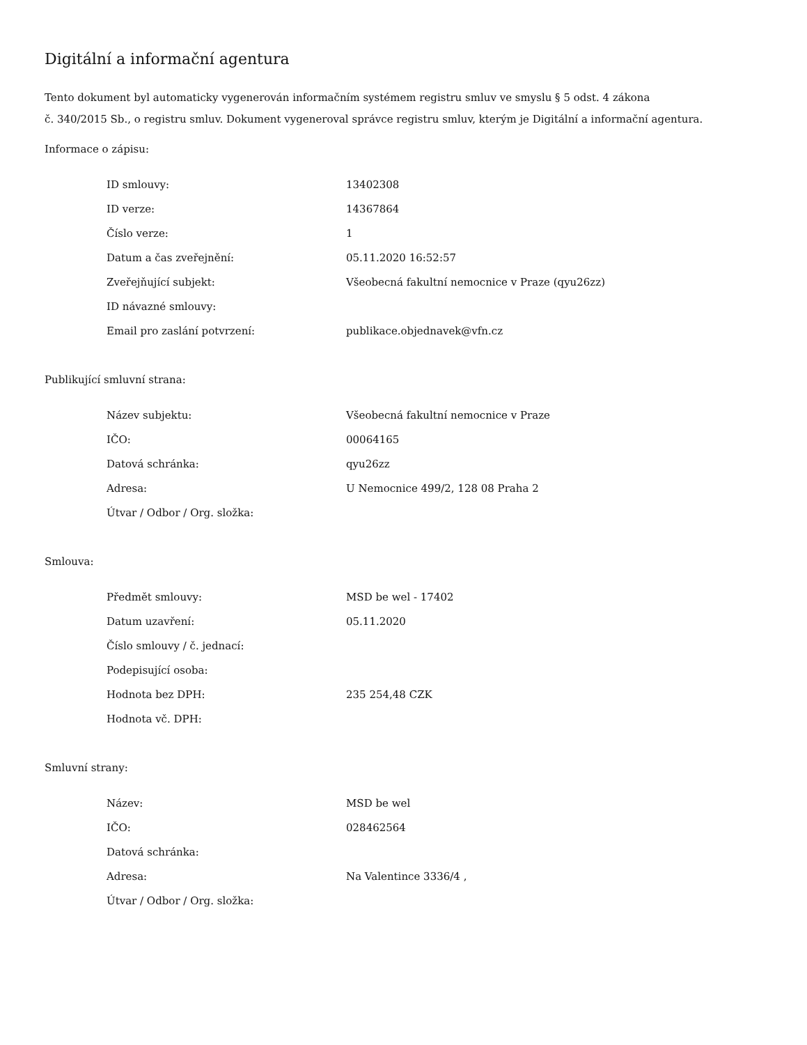Digitální a informační agentura
Tento dokument byl automaticky vygenerován informačním systémem registru smluv ve smyslu § 5 odst. 4 zákona
č. 340/2015 Sb., o registru smluv. Dokument vygeneroval správce registru smluv, kterým je Digitální a informační agentura.
Informace o zápisu:
| ID smlouvy: | 13402308 |
| ID verze: | 14367864 |
| Číslo verze: | 1 |
| Datum a čas zveřejnění: | 05.11.2020 16:52:57 |
| Zveřejňující subjekt: | Všeobecná fakultní nemocnice v Praze (qyu26zz) |
| ID návazné smlouvy: | |
| Email pro zaslání potvrzení: | publikace.objednavek@vfn.cz |
Publikující smluvní strana:
| Název subjektu: | Všeobecná fakultní nemocnice v Praze |
| IČO: | 00064165 |
| Datová schránka: | qyu26zz |
| Adresa: | U Nemocnice 499/2, 128 08 Praha 2 |
| Útvar / Odbor / Org. složka: | |
Smlouva:
| Předmět smlouvy: | MSD be wel - 17402 |
| Datum uzavření: | 05.11.2020 |
| Číslo smlouvy / č. jednací: | |
| Podepisující osoba: | |
| Hodnota bez DPH: | 235 254,48 CZK |
| Hodnota vč. DPH: | |
Smluvní strany:
| Název: | MSD be wel |
| IČO: | 028462564 |
| Datová schránka: | |
| Adresa: | Na Valentince 3336/4 , |
| Útvar / Odbor / Org. složka: | |